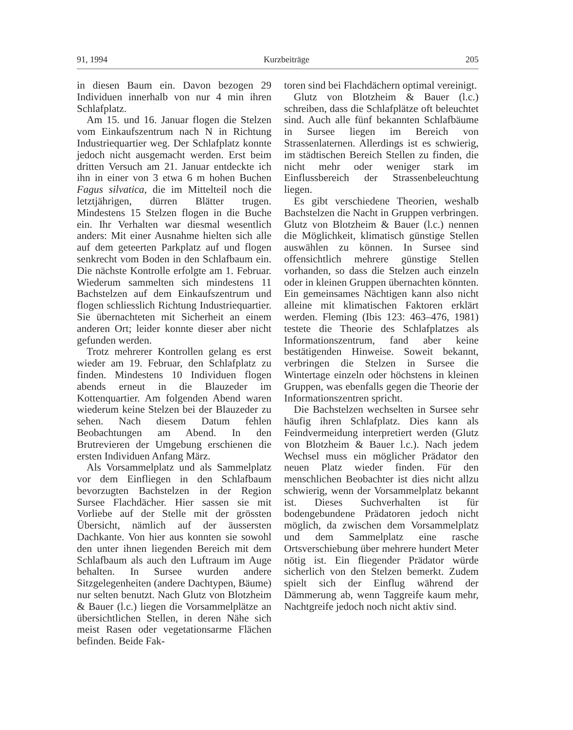91, 1994 Kurzbeiträge 205
in diesen Baum ein. Davon bezogen 29 Individuen innerhalb von nur 4 min ihren Schlafplatz.
Am 15. und 16. Januar flogen die Stelzen vom Einkaufszentrum nach N in Richtung Industriequartier weg. Der Schlafplatz konnte jedoch nicht ausgemacht werden. Erst beim dritten Versuch am 21. Januar entdeckte ich ihn in einer von 3 etwa 6 m hohen Buchen Fagus silvatica, die im Mittelteil noch die letztjährigen, dürren Blätter trugen. Mindestens 15 Stelzen flogen in die Buche ein. Ihr Verhalten war diesmal wesentlich anders: Mit einer Ausnahme hielten sich alle auf dem geteerten Parkplatz auf und flogen senkrecht vom Boden in den Schlafbaum ein. Die nächste Kontrolle erfolgte am 1. Februar. Wiederum sammelten sich mindestens 11 Bachstelzen auf dem Einkaufszentrum und flogen schliesslich Richtung Industriequartier. Sie übernachteten mit Sicherheit an einem anderen Ort; leider konnte dieser aber nicht gefunden werden.
Trotz mehrerer Kontrollen gelang es erst wieder am 19. Februar, den Schlafplatz zu finden. Mindestens 10 Individuen flogen abends erneut in die Blauzeder im Kottenquartier. Am folgenden Abend waren wiederum keine Stelzen bei der Blauzeder zu sehen. Nach diesem Datum fehlen Beobachtungen am Abend. In den Brutrevieren der Umgebung erschienen die ersten Individuen Anfang März.
Als Vorsammelplatz und als Sammelplatz vor dem Einfliegen in den Schlafbaum bevorzugten Bachstelzen in der Region Sursee Flachdächer. Hier sassen sie mit Vorliebe auf der Stelle mit der grössten Übersicht, nämlich auf der äussersten Dachkante. Von hier aus konnten sie sowohl den unter ihnen liegenden Bereich mit dem Schlafbaum als auch den Luftraum im Auge behalten. In Sursee wurden andere Sitzgelegenheiten (andere Dachtypen, Bäume) nur selten benutzt. Nach Glutz von Blotzheim & Bauer (l.c.) liegen die Vorsammelplätze an übersichtlichen Stellen, in deren Nähe sich meist Rasen oder vegetationsarme Flächen befinden. Beide Fak-
toren sind bei Flachdächern optimal vereinigt.
Glutz von Blotzheim & Bauer (l.c.) schreiben, dass die Schlafplätze oft beleuchtet sind. Auch alle fünf bekannten Schlafbäume in Sursee liegen im Bereich von Strassenlaternen. Allerdings ist es schwierig, im städtischen Bereich Stellen zu finden, die nicht mehr oder weniger stark im Einflussbereich der Strassenbeleuchtung liegen.
Es gibt verschiedene Theorien, weshalb Bachstelzen die Nacht in Gruppen verbringen. Glutz von Blotzheim & Bauer (l.c.) nennen die Möglichkeit, klimatisch günstige Stellen auswählen zu können. In Sursee sind offensichtlich mehrere günstige Stellen vorhanden, so dass die Stelzen auch einzeln oder in kleinen Gruppen übernachten könnten. Ein gemeinsames Nächtigen kann also nicht alleine mit klimatischen Faktoren erklärt werden. Fleming (Ibis 123: 463–476, 1981) testete die Theorie des Schlafplatzes als Informationszentrum, fand aber keine bestätigenden Hinweise. Soweit bekannt, verbringen die Stelzen in Sursee die Wintertage einzeln oder höchstens in kleinen Gruppen, was ebenfalls gegen die Theorie der Informationszentren spricht.
Die Bachstelzen wechselten in Sursee sehr häufig ihren Schlafplatz. Dies kann als Feindvermeidung interpretiert werden (Glutz von Blotzheim & Bauer l.c.). Nach jedem Wechsel muss ein möglicher Prädator den neuen Platz wieder finden. Für den menschlichen Beobachter ist dies nicht allzu schwierig, wenn der Vorsammelplatz bekannt ist. Dieses Suchverhalten ist für bodengebundene Prädatoren jedoch nicht möglich, da zwischen dem Vorsammelplatz und dem Sammelplatz eine rasche Ortsverschiebung über mehrere hundert Meter nötig ist. Ein fliegender Prädator würde sicherlich von den Stelzen bemerkt. Zudem spielt sich der Einflug während der Dämmerung ab, wenn Taggreife kaum mehr, Nachtgreife jedoch noch nicht aktiv sind.